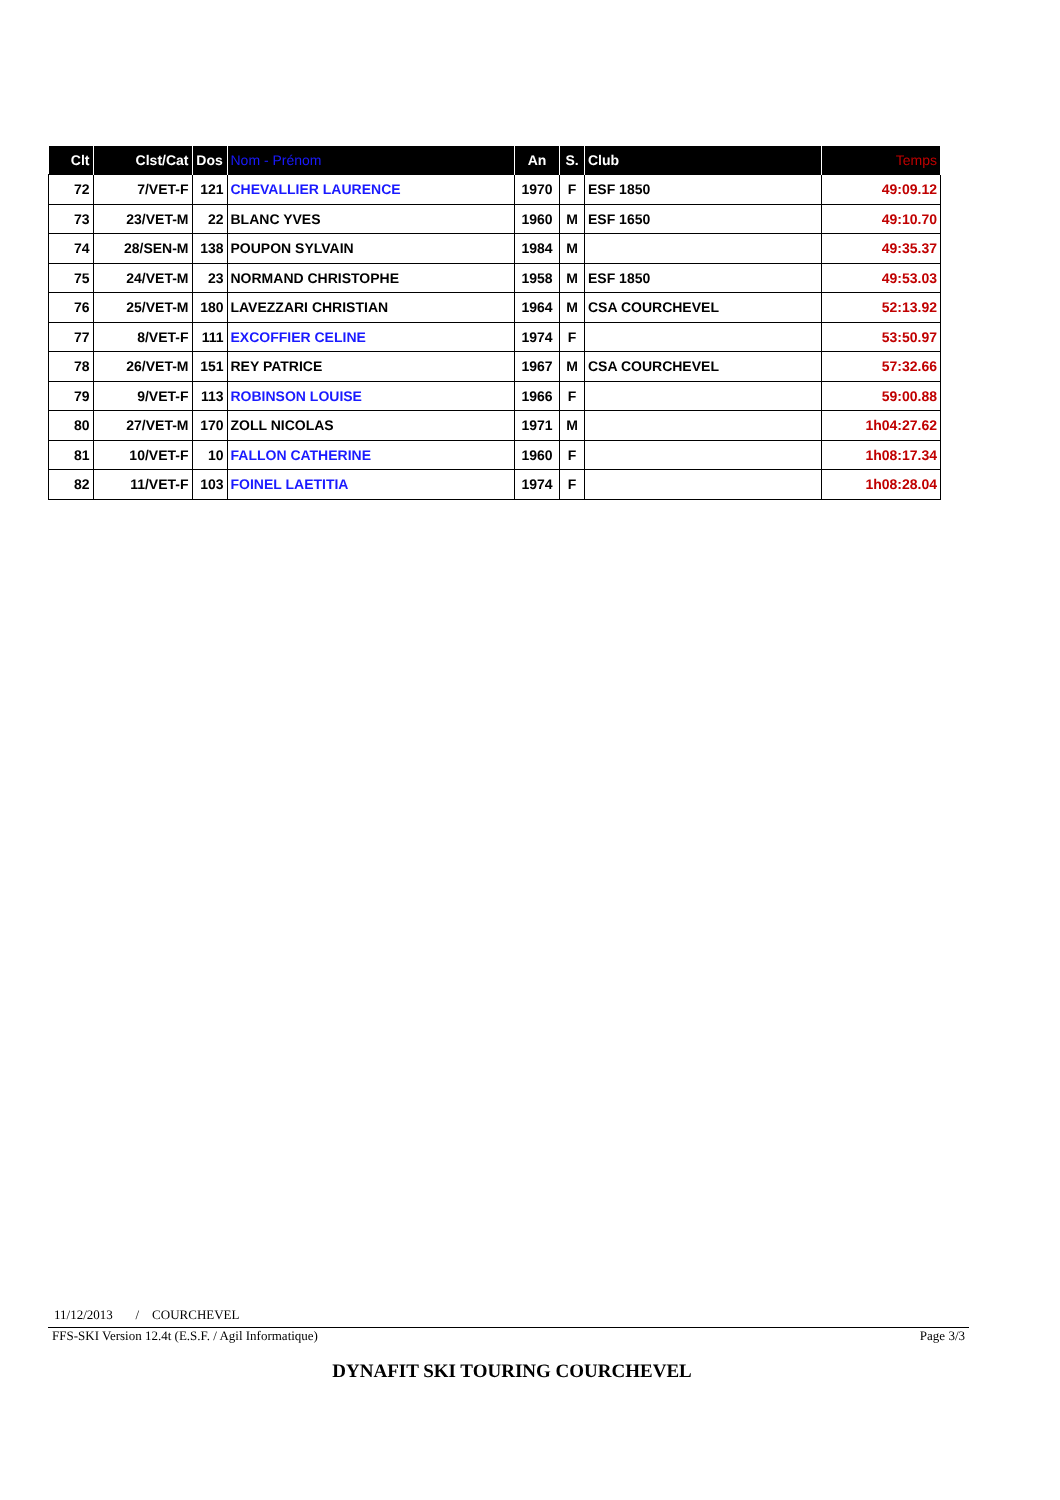| Clt | Clst/Cat | Dos | Nom - Prénom | An | S. | Club | Temps |
| --- | --- | --- | --- | --- | --- | --- | --- |
| 72 | 7/VET-F | 121 | CHEVALLIER LAURENCE | 1970 | F | ESF 1850 | 49:09.12 |
| 73 | 23/VET-M | 22 | BLANC YVES | 1960 | M | ESF 1650 | 49:10.70 |
| 74 | 28/SEN-M | 138 | POUPON SYLVAIN | 1984 | M | | 49:35.37 |
| 75 | 24/VET-M | 23 | NORMAND CHRISTOPHE | 1958 | M | ESF 1850 | 49:53.03 |
| 76 | 25/VET-M | 180 | LAVEZZARI CHRISTIAN | 1964 | M | CSA COURCHEVEL | 52:13.92 |
| 77 | 8/VET-F | 111 | EXCOFFIER CELINE | 1974 | F | | 53:50.97 |
| 78 | 26/VET-M | 151 | REY PATRICE | 1967 | M | CSA COURCHEVEL | 57:32.66 |
| 79 | 9/VET-F | 113 | ROBINSON LOUISE | 1966 | F | | 59:00.88 |
| 80 | 27/VET-M | 170 | ZOLL NICOLAS | 1971 | M | | 1h04:27.62 |
| 81 | 10/VET-F | 10 | FALLON CATHERINE | 1960 | F | | 1h08:17.34 |
| 82 | 11/VET-F | 103 | FOINEL LAETITIA | 1974 | F | | 1h08:28.04 |
11/12/2013 / COURCHEVEL
FFS-SKI Version 12.4t (E.S.F. / Agil Informatique) Page 3/3
DYNAFIT SKI TOURING COURCHEVEL